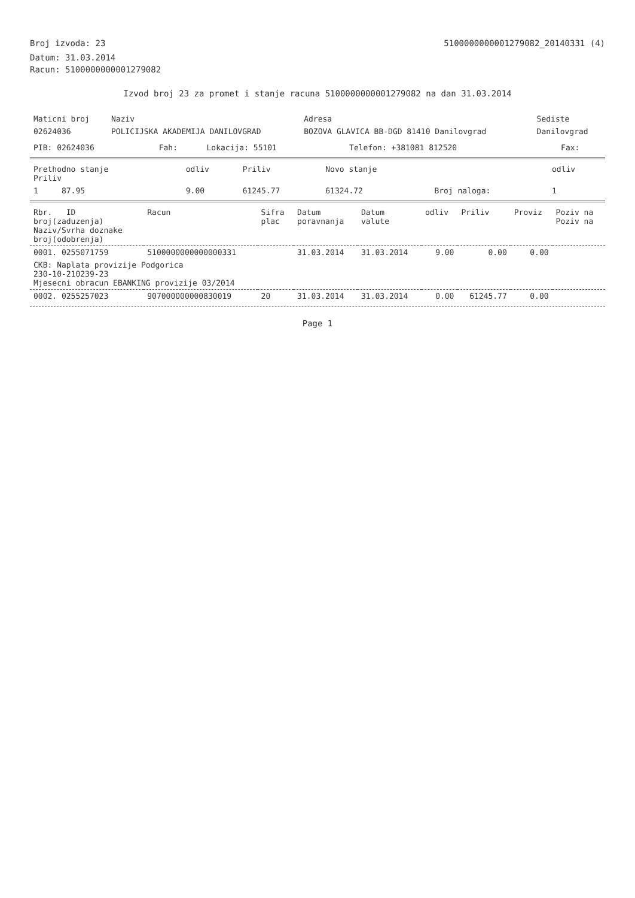Broj izvoda: 23 5100000000001279082_20140331 (4)
Datum: 31.03.2014
Racun: 5100000000001279082
Izvod broj 23 za promet i stanje racuna 5100000000001279082 na dan 31.03.2014
| Maticni broj | Naziv | Adresa | Sediste |
| --- | --- | --- | --- |
| 02624036 | POLICIJSKA AKADEMIJA DANILOVGRAD | BOZOVA GLAVICA BB-DGD 81410 Danilovgrad | Danilovgrad |
| PIB: 02624036 | Fah: | Lokacija: 55101 | Telefon: +381081 812520 | Fax: |
| Prethodno stanje Priliv | odliv | Priliv | Novo stanje | | odliv |
| --- | --- | --- | --- | --- | --- |
| 1 87.95 | 9.00 | 61245.77 | 61324.72 | Broj naloga: | 1 |
| Rbr. ID broj(zaduzenja) Naziv/Svrha doznake broj(odobrenja) | Racun | Sifra plac | Datum poravnanja | Datum valute | odliv | Priliv | Proviz | Poziv na Poziv na |
| --- | --- | --- | --- | --- | --- | --- | --- | --- |
| 0001. 0255071759 | 5100000000000000331 | | 31.03.2014 | 31.03.2014 | 9.00 | 0.00 | 0.00 | |
| CKB: Naplata provizije Podgorica 230-10-210239-23 Mjesecni obracun EBANKING provizije 03/2014 | | | | | | | | |
| 0002. 0255257023 | 907000000000830019 | 20 | 31.03.2014 | 31.03.2014 | 0.00 | 61245.77 | 0.00 | |
Page 1